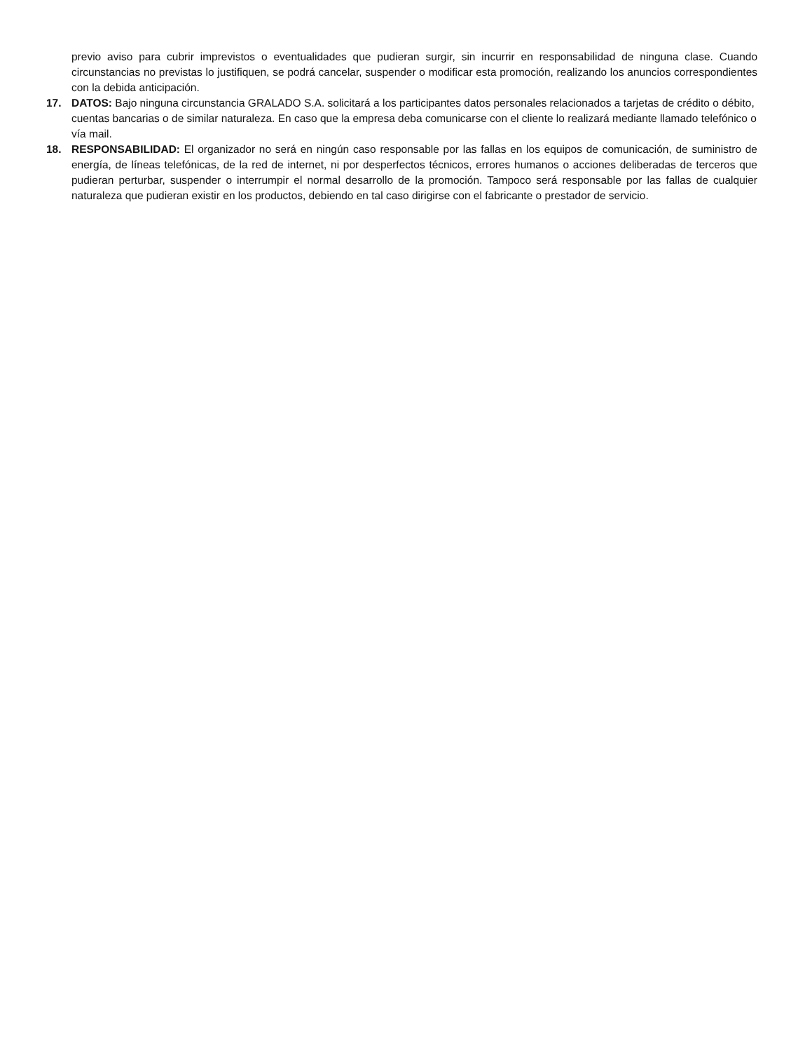previo aviso para cubrir imprevistos o eventualidades que pudieran surgir, sin incurrir en responsabilidad de ninguna clase. Cuando circunstancias no previstas lo justifiquen, se podrá cancelar, suspender o modificar esta promoción, realizando los anuncios correspondientes con la debida anticipación.
17. DATOS: Bajo ninguna circunstancia GRALADO S.A. solicitará a los participantes datos personales relacionados a tarjetas de crédito o débito, cuentas bancarias o de similar naturaleza. En caso que la empresa deba comunicarse con el cliente lo realizará mediante llamado telefónico o vía mail.
18. RESPONSABILIDAD: El organizador no será en ningún caso responsable por las fallas en los equipos de comunicación, de suministro de energía, de líneas telefónicas, de la red de internet, ni por desperfectos técnicos, errores humanos o acciones deliberadas de terceros que pudieran perturbar, suspender o interrumpir el normal desarrollo de la promoción. Tampoco será responsable por las fallas de cualquier naturaleza que pudieran existir en los productos, debiendo en tal caso dirigirse con el fabricante o prestador de servicio.